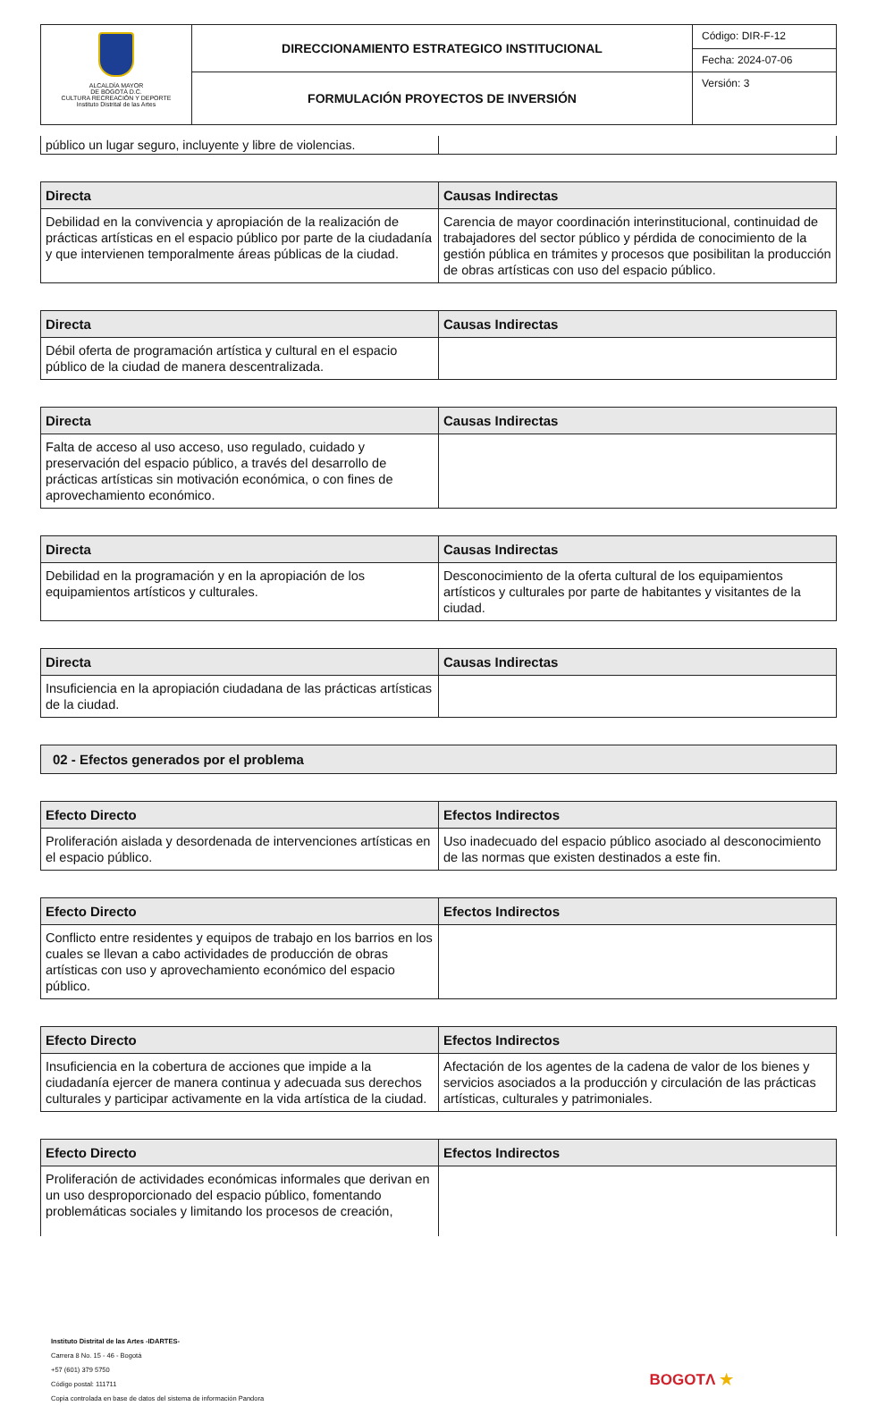| ALCALDÍA MAYOR DE BOGOTÁ D.C. CULTURA RECREACIÓN Y DEPORTE Instituto Distrital de las Artes | DIRECCIONAMIENTO ESTRATEGICO INSTITUCIONAL | Código: DIR-F-12 |
| | | Fecha: 2024-07-06 |
| | FORMULACIÓN PROYECTOS DE INVERSIÓN | Versión: 3 |
| público un lugar seguro, incluyente y libre de violencias. | |
| Directa | Causas Indirectas |
| --- | --- |
| Debilidad en la convivencia y apropiación de la realización de prácticas artísticas en el espacio público por parte de la ciudadanía y que intervienen temporalmente áreas públicas de la ciudad. | Carencia de mayor coordinación interinstitucional, continuidad de trabajadores del sector público y pérdida de conocimiento de la gestión pública en trámites y procesos que posibilitan la producción de obras artísticas con uso del espacio público. |
| Directa | Causas Indirectas |
| --- | --- |
| Débil oferta de programación artística y cultural en el espacio público de la ciudad de manera descentralizada. | |
| Directa | Causas Indirectas |
| --- | --- |
| Falta de acceso al uso acceso, uso regulado, cuidado y preservación del espacio público, a través del desarrollo de prácticas artísticas sin motivación económica, o con fines de aprovechamiento económico. | |
| Directa | Causas Indirectas |
| --- | --- |
| Debilidad en la programación y en la apropiación de los equipamientos artísticos y culturales. | Desconocimiento de la oferta cultural de los equipamientos artísticos y culturales por parte de habitantes y visitantes de la ciudad. |
| Directa | Causas Indirectas |
| --- | --- |
| Insuficiencia en la apropiación ciudadana de las prácticas artísticas de la ciudad. | |
02 - Efectos generados por el problema
| Efecto Directo | Efectos Indirectos |
| --- | --- |
| Proliferación aislada y desordenada de intervenciones artísticas en el espacio público. | Uso inadecuado del espacio público asociado al desconocimiento de las normas que existen destinados a este fin. |
| Efecto Directo | Efectos Indirectos |
| --- | --- |
| Conflicto entre residentes y equipos de trabajo en los barrios en los cuales se llevan a cabo actividades de producción de obras artísticas con uso y aprovechamiento económico del espacio público. | |
| Efecto Directo | Efectos Indirectos |
| --- | --- |
| Insuficiencia en la cobertura de acciones que impide a la ciudadanía ejercer de manera continua y adecuada sus derechos culturales y participar activamente en la vida artística de la ciudad. | Afectación de los agentes de la cadena de valor de los bienes y servicios asociados a la producción y circulación de las prácticas artísticas, culturales y patrimoniales. |
| Efecto Directo | Efectos Indirectos |
| --- | --- |
| Proliferación de actividades económicas informales que derivan en un uso desproporcionado del espacio público, fomentando problemáticas sociales y limitando los procesos de creación, | |
Instituto Distrital de las Artes -IDARTES-
Carrera 8 No. 15 - 46 - Bogotá
+57 (601) 379 5750
Código postal: 111711
Copia controlada en base de datos del sistema de información Pandora
BOGOTΛ ★